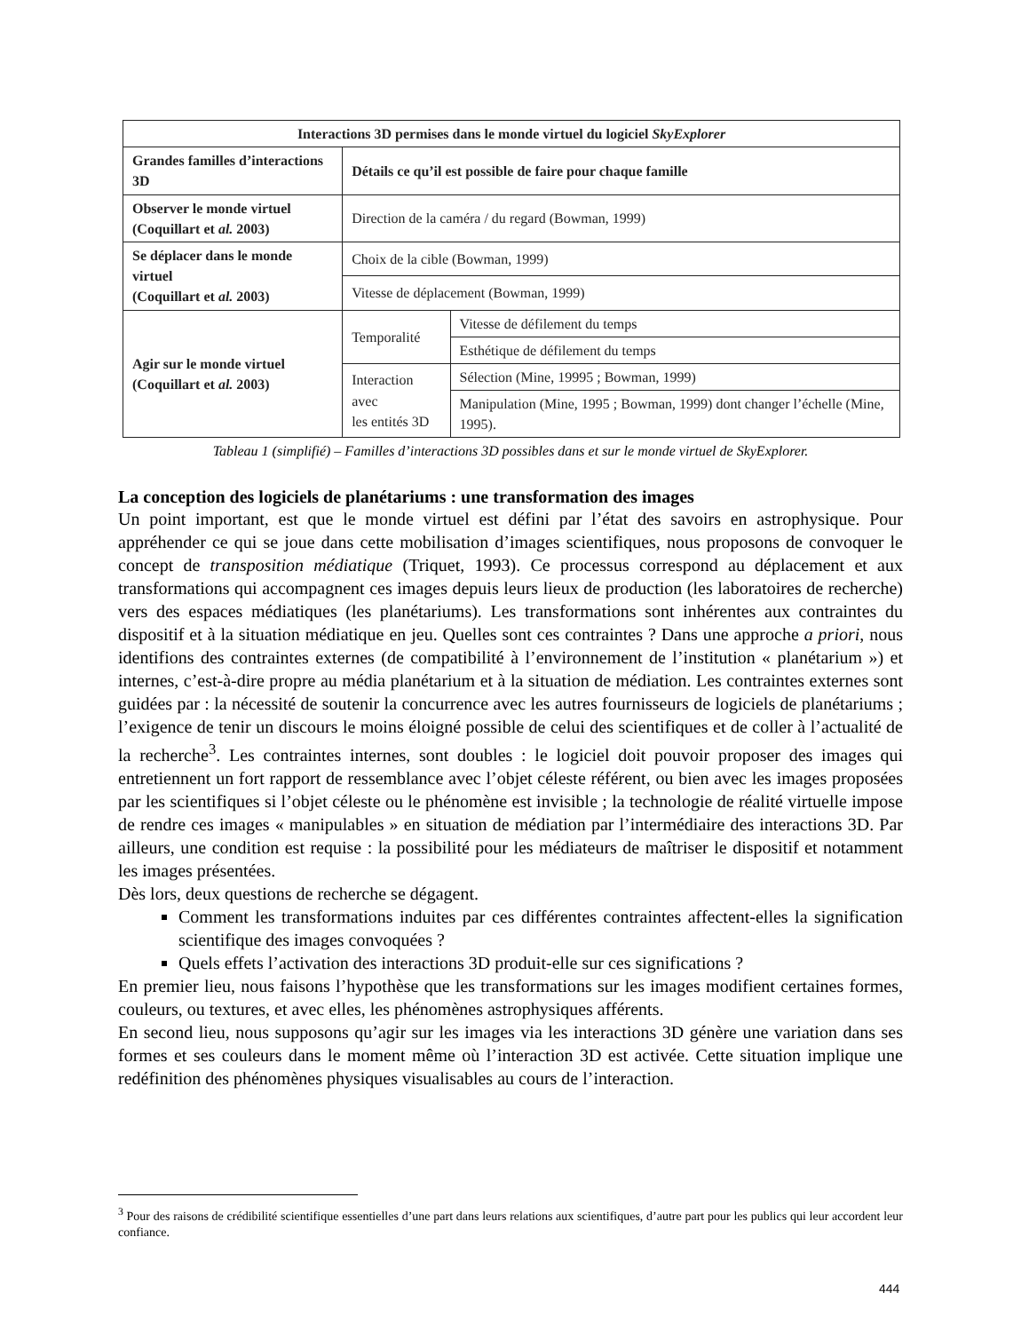| Interactions 3D permises dans le monde virtuel du logiciel SkyExplorer | | |
| --- | --- | --- |
| Grandes familles d’interactions 3D | Détails ce qu’il est possible de faire pour chaque famille | |
| Observer le monde virtuel (Coquillart et al. 2003) | Direction de la caméra / du regard (Bowman, 1999) | |
| Se déplacer dans le monde virtuel (Coquillart et al. 2003) | Choix de la cible (Bowman, 1999) | |
| | Vitesse de déplacement (Bowman, 1999) | |
| Agir sur le monde virtuel (Coquillart et al. 2003) | Temporalité | Vitesse de défilement du temps |
| | | Esthétique de défilement du temps |
| | Interaction avec les entités 3D | Sélection (Mine, 19995 ; Bowman, 1999) |
| | | Manipulation (Mine, 1995 ; Bowman, 1999) dont changer l’échelle (Mine, 1995). |
Tableau 1 (simplifié) – Familles d’interactions 3D possibles dans et sur le monde virtuel de SkyExplorer.
La conception des logiciels de planétariums : une transformation des images
Un point important, est que le monde virtuel est défini par l’état des savoirs en astrophysique. Pour appréhender ce qui se joue dans cette mobilisation d’images scientifiques, nous proposons de convoquer le concept de transposition médiatique (Triquet, 1993). Ce processus correspond au déplacement et aux transformations qui accompagnent ces images depuis leurs lieux de production (les laboratoires de recherche) vers des espaces médiatiques (les planétariums). Les transformations sont inhérentes aux contraintes du dispositif et à la situation médiatique en jeu. Quelles sont ces contraintes ? Dans une approche a priori, nous identifions des contraintes externes (de compatibilité à l’environnement de l’institution « planétarium ») et internes, c’est-à-dire propre au média planétarium et à la situation de médiation. Les contraintes externes sont guidées par : la nécessité de soutenir la concurrence avec les autres fournisseurs de logiciels de planétariums ; l’exigence de tenir un discours le moins éloigné possible de celui des scientifiques et de coller à l’actualité de la recherche<sup>3</sup>. Les contraintes internes, sont doubles : le logiciel doit pouvoir proposer des images qui entretiennent un fort rapport de ressemblance avec l’objet céleste référent, ou bien avec les images proposées par les scientifiques si l’objet céleste ou le phénomène est invisible ; la technologie de réalité virtuelle impose de rendre ces images « manipulables » en situation de médiation par l’intermédiaire des interactions 3D. Par ailleurs, une condition est requise : la possibilité pour les médiateurs de maîtriser le dispositif et notamment les images présentées.
Dès lors, deux questions de recherche se dégagent.
Comment les transformations induites par ces différentes contraintes affectent-elles la signification scientifique des images convoquées ?
Quels effets l’activation des interactions 3D produit-elle sur ces significations ?
En premier lieu, nous faisons l’hypothèse que les transformations sur les images modifient certaines formes, couleurs, ou textures, et avec elles, les phénomènes astrophysiques afférents.
En second lieu, nous supposons qu’agir sur les images via les interactions 3D génère une variation dans ses formes et ses couleurs dans le moment même où l’interaction 3D est activée. Cette situation implique une redéfinition des phénomènes physiques visualisables au cours de l’interaction.
<sup>3</sup> Pour des raisons de crédibilité scientifique essentielles d’une part dans leurs relations aux scientifiques, d’autre part pour les publics qui leur accordent leur confiance.
444